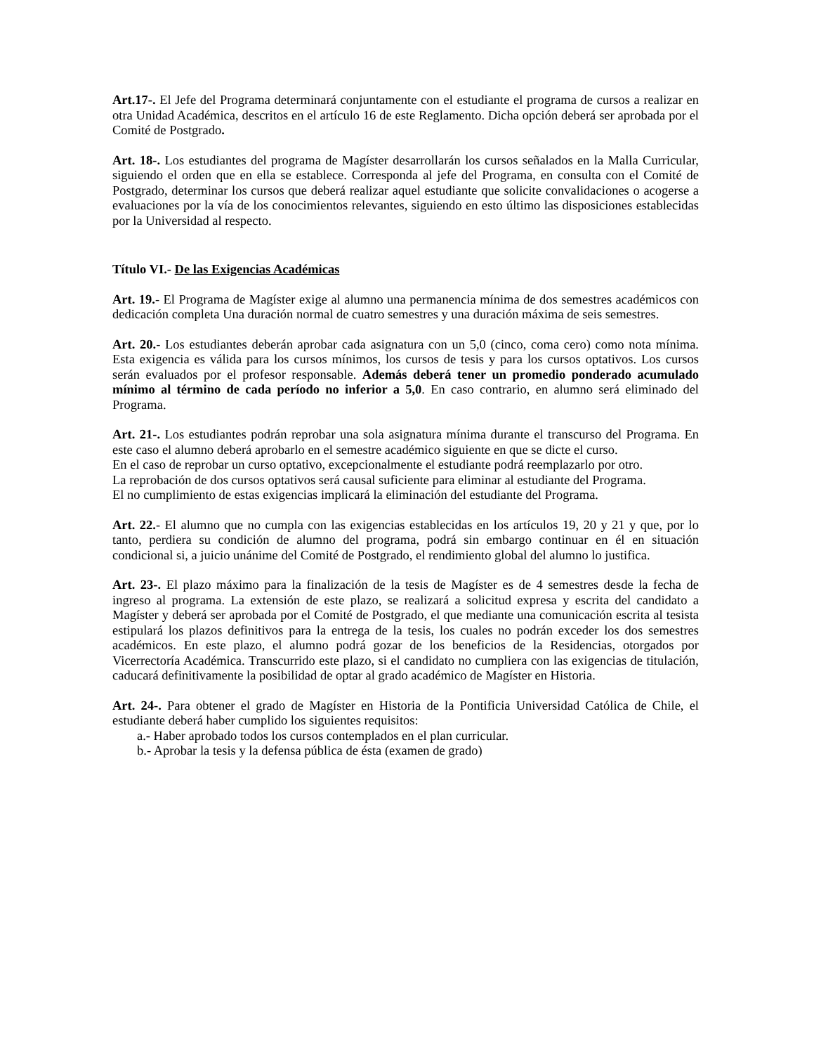Art.17-. El Jefe del Programa determinará conjuntamente con el estudiante el programa de cursos a realizar en otra Unidad Académica, descritos en el artículo 16 de este Reglamento. Dicha opción deberá ser aprobada por el Comité de Postgrado.
Art. 18-. Los estudiantes del programa de Magíster desarrollarán los cursos señalados en la Malla Curricular, siguiendo el orden que en ella se establece. Corresponda al jefe del Programa, en consulta con el Comité de Postgrado, determinar los cursos que deberá realizar aquel estudiante que solicite convalidaciones o acogerse a evaluaciones por la vía de los conocimientos relevantes, siguiendo en esto último las disposiciones establecidas por la Universidad al respecto.
Título VI.- De las Exigencias Académicas
Art. 19.- El Programa de Magíster exige al alumno una permanencia mínima de dos semestres académicos con dedicación completa Una duración normal de cuatro semestres y una duración máxima de seis semestres.
Art. 20.- Los estudiantes deberán aprobar cada asignatura con un 5,0 (cinco, coma cero) como nota mínima. Esta exigencia es válida para los cursos mínimos, los cursos de tesis y para los cursos optativos. Los cursos serán evaluados por el profesor responsable. Además deberá tener un promedio ponderado acumulado mínimo al término de cada período no inferior a 5,0. En caso contrario, en alumno será eliminado del Programa.
Art. 21-. Los estudiantes podrán reprobar una sola asignatura mínima durante el transcurso del Programa. En este caso el alumno deberá aprobarlo en el semestre académico siguiente en que se dicte el curso.
En el caso de reprobar un curso optativo, excepcionalmente el estudiante podrá reemplazarlo por otro.
La reprobación de dos cursos optativos será causal suficiente para eliminar al estudiante del Programa.
El no cumplimiento de estas exigencias implicará la eliminación del estudiante del Programa.
Art. 22.- El alumno que no cumpla con las exigencias establecidas en los artículos 19, 20 y 21 y que, por lo tanto, perdiera su condición de alumno del programa, podrá sin embargo continuar en él en situación condicional si, a juicio unánime del Comité de Postgrado, el rendimiento global del alumno lo justifica.
Art. 23-. El plazo máximo para la finalización de la tesis de Magíster es de 4 semestres desde la fecha de ingreso al programa. La extensión de este plazo, se realizará a solicitud expresa y escrita del candidato a Magíster y deberá ser aprobada por el Comité de Postgrado, el que mediante una comunicación escrita al tesista estipulará los plazos definitivos para la entrega de la tesis, los cuales no podrán exceder los dos semestres académicos. En este plazo, el alumno podrá gozar de los beneficios de la Residencias, otorgados por Vicerrectoría Académica. Transcurrido este plazo, si el candidato no cumpliera con las exigencias de titulación, caducará definitivamente la posibilidad de optar al grado académico de Magíster en Historia.
Art. 24-. Para obtener el grado de Magíster en Historia de la Pontificia Universidad Católica de Chile, el estudiante deberá haber cumplido los siguientes requisitos:
a.- Haber aprobado todos los cursos contemplados en el plan curricular.
b.- Aprobar la tesis y la defensa pública de ésta (examen de grado)